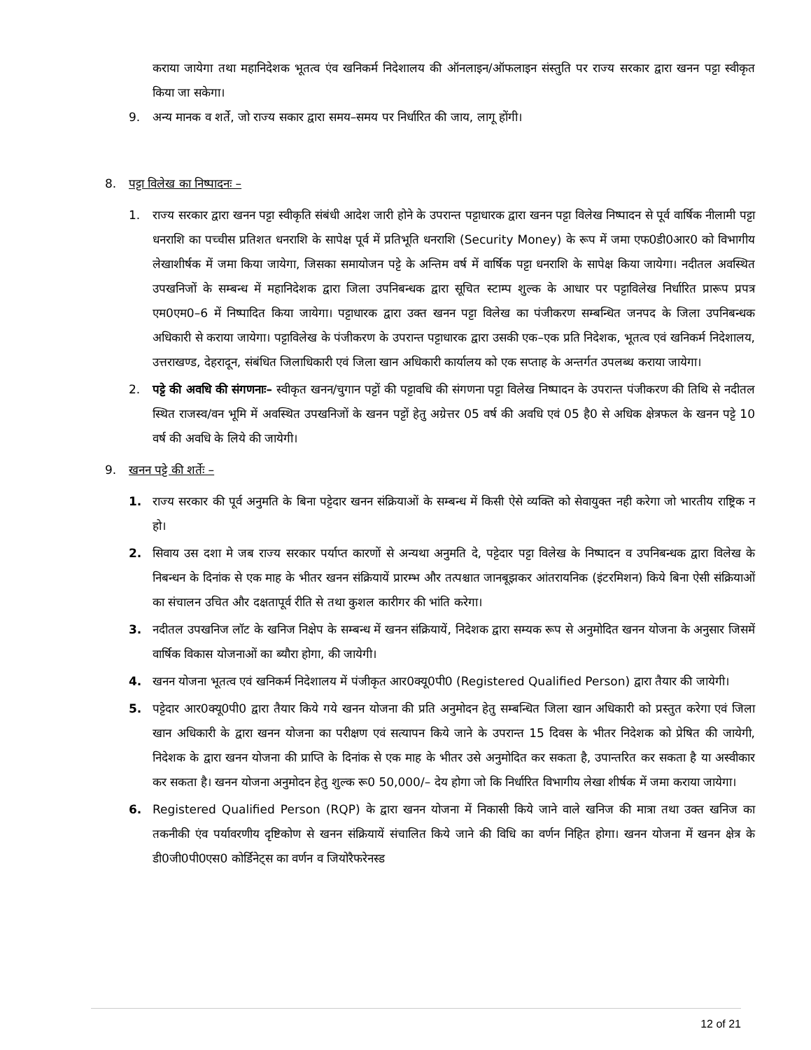कराया जायेगा तथा महानिदेशक भूतत्व एंव खनिकर्म निदेशालय की ऑनलाइन/ऑफलाइन संस्तुति पर राज्य सरकार द्वारा खनन पट्टा स्वीकृत किया जा सकेगा।
9. अन्य मानक व शर्ते, जो राज्य सकार द्वारा समय–समय पर निर्धारित की जाय, लागू होंगी।
8. पट्टा विलेख का निष्पादनः –
1. राज्य सरकार द्वारा खनन पट्टा स्वीकृति संबंधी आदेश जारी होने के उपरान्त पट्टाधारक द्वारा खनन पट्टा विलेख निष्पादन से पूर्व वार्षिक नीलामी पट्टा धनराशि का पच्चीस प्रतिशत धनराशि के सापेक्ष पूर्व में प्रतिभूति धनराशि (Security Money) के रूप में जमा एफ0डी0आर0 को विभागीय लेखाशीर्षक में जमा किया जायेगा, जिसका समायोजन पट्टे के अन्तिम वर्ष में वार्षिक पट्टा धनराशि के सापेक्ष किया जायेगा। नदीतल अवस्थित उपखनिजों के सम्बन्ध में महानिदेशक द्वारा जिला उपनिबन्धक द्वारा सूचित स्टाम्प शुल्क के आधार पर पट्टाविलेख निर्धारित प्रारूप प्रपत्र एम0एम0–6 में निष्पादित किया जायेगा। पट्टाधारक द्वारा उक्त खनन पट्टा विलेख का पंजीकरण सम्बन्धित जनपद के जिला उपनिबन्धक अधिकारी से कराया जायेगा। पट्टाविलेख के पंजीकरण के उपरान्त पट्टाधारक द्वारा उसकी एक–एक प्रति निदेशक, भूतत्व एवं खनिकर्म निदेशालय, उत्तराखण्ड, देहरादून, संबंधित जिलाधिकारी एवं जिला खान अधिकारी कार्यालय को एक सप्ताह के अन्तर्गत उपलब्ध कराया जायेगा।
2. पट्टे की अवधि की संगणनाः– स्वीकृत खनन/चुगान पट्टों की पट्टावधि की संगणना पट्टा विलेख निष्पादन के उपरान्त पंजीकरण की तिथि से नदीतल स्थित राजस्व/वन भूमि में अवस्थित उपखनिजों के खनन पट्टों हेतु अग्रेत्तर 05 वर्ष की अवधि एवं 05 है0 से अधिक क्षेत्रफल के खनन पट्टे 10 वर्ष की अवधि के लिये की जायेगी।
9. खनन पट्टे की शर्तेः –
1. राज्य सरकार की पूर्व अनुमति के बिना पट्टेदार खनन संक्रियाओं के सम्बन्ध में किसी ऐसे व्यक्ति को सेवायुक्त नही करेगा जो भारतीय राष्ट्रिक न हो।
2. सिवाय उस दशा मे जब राज्य सरकार पर्याप्त कारणों से अन्यथा अनुमति दे, पट्टेदार पट्टा विलेख के निष्पादन व उपनिबन्धक द्वारा विलेख के निबन्धन के दिनांक से एक माह के भीतर खनन संक्रियायें प्रारम्भ और तत्पश्चात जानबूझकर आंतरायनिक (इंटरमिशन) किये बिना ऐसी संक्रियाओं का संचालन उचित और दक्षतापूर्व रीति से तथा कुशल कारीगर की भांति करेगा।
3. नदीतल उपखनिज लॉट के खनिज निक्षेप के सम्बन्ध में खनन संक्रियायें, निदेशक द्वारा सम्यक रूप से अनुमोदित खनन योजना के अनुसार जिसमें वार्षिक विकास योजनाओं का ब्यौरा होगा, की जायेगी।
4. खनन योजना भूतत्व एवं खनिकर्म निदेशालय में पंजीकृत आर0क्यू0पी0 (Registered Qualified Person) द्वारा तैयार की जायेगी।
5. पट्टेदार आर0क्यू0पी0 द्वारा तैयार किये गये खनन योजना की प्रति अनुमोदन हेतु सम्बन्धित जिला खान अधिकारी को प्रस्तुत करेगा एवं जिला खान अधिकारी के द्वारा खनन योजना का परीक्षण एवं सत्यापन किये जाने के उपरान्त 15 दिवस के भीतर निदेशक को प्रेषित की जायेगी, निदेशक के द्वारा खनन योजना की प्राप्ति के दिनांक से एक माह के भीतर उसे अनुमोदित कर सकता है, उपान्तरित कर सकता है या अस्वीकार कर सकता है। खनन योजना अनुमोदन हेतु शुल्क रू0 50,000/– देय होगा जो कि निर्धारित विभागीय लेखा शीर्षक में जमा कराया जायेगा।
6. Registered Qualified Person (RQP) के द्वारा खनन योजना में निकासी किये जाने वाले खनिज की मात्रा तथा उक्त खनिज का तकनीकी एंव पर्यावरणीय दृष्टिकोण से खनन संक्रियायें संचालित किये जाने की विधि का वर्णन निहित होगा। खनन योजना में खनन क्षेत्र के डी0जी0पी0एस0 कोर्डिनेट्स का वर्णन व जियोरैफरेनस्ड
12 of 21